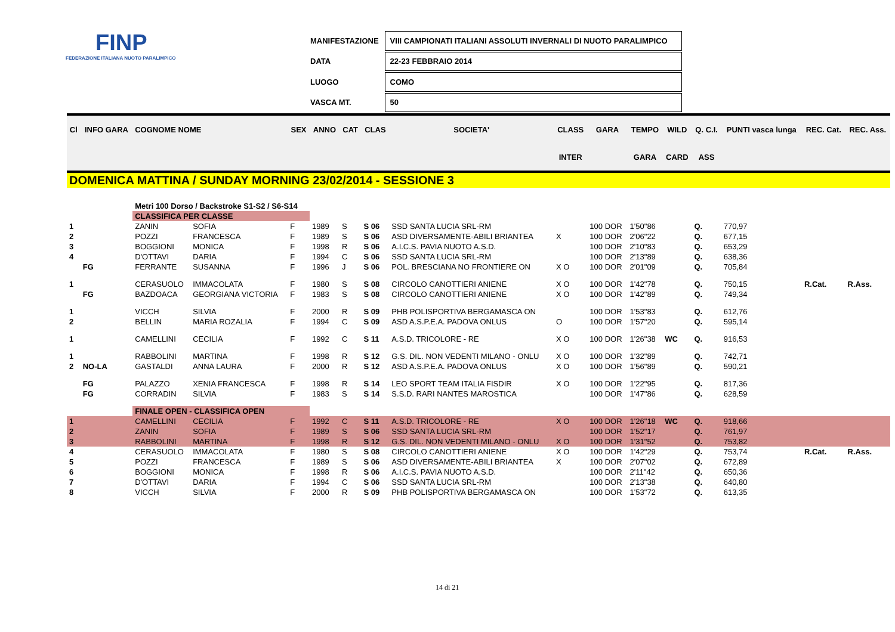FINP
FEDERAZIONE ITALIANA NUOTO PARALIMPICO
| MANIFESTAZIONE | VIII CAMPIONATI ITALIANI ASSOLUTI INVERNALI DI NUOTO PARALIMPICO |
| DATA | 22-23 FEBBRAIO 2014 |
| LUOGO | COMO |
| VASCA MT. | 50 |
| Cl | INFO GARA | COGNOME NOME | | SEX | ANNO | CAT | CLAS | SOCIETA' | CLASS | GARA | TEMPO | WILD | Q. C.I. | PUNTI vasca lunga | REC. Cat. | REC. Ass. |
| --- | --- | --- | --- | --- | --- | --- | --- | --- | --- | --- | --- | --- | --- | --- | --- | --- |
| | | | | | | | | | INTER | | GARA | CARD | ASS | | | |
| DOMENICA MATTINA / SUNDAY MORNING 23/02/2014 - SESSIONE 3 | | | | | | | | | | | | | | | | |
| | | Metri 100 Dorso / Backstroke S1-S2 / S6-S14 | | | | | | | | | | | | | | |
| | | CLASSIFICA PER CLASSE | | | | | | | | | | | | | | |
| 1 | | ZANIN | SOFIA | F | 1989 | S | S 06 | SSD SANTA LUCIA SRL-RM | | 100 DOR | 1'50"86 | | Q. | 770,97 | | |
| 2 | | POZZI | FRANCESCA | F | 1989 | S | S 06 | ASD DIVERSAMENTE-ABILI BRIANTEA | X | 100 DOR | 2'06"22 | | Q. | 677,15 | | |
| 3 | | BOGGIONI | MONICA | F | 1998 | R | S 06 | A.I.C.S. PAVIA NUOTO A.S.D. | | 100 DOR | 2'10"83 | | Q. | 653,29 | | |
| 4 | | D'OTTAVI | DARIA | F | 1994 | C | S 06 | SSD SANTA LUCIA SRL-RM | | 100 DOR | 2'13"89 | | Q. | 638,36 | | |
| | FG | FERRANTE | SUSANNA | F | 1996 | J | S 06 | POL. BRESCIANA NO FRONTIERE ON | X O | 100 DOR | 2'01"09 | | Q. | 705,84 | | |
| 1 | | CERASUOLO | IMMACOLATA | F | 1980 | S | S 08 | CIRCOLO CANOTTIERI ANIENE | X O | 100 DOR | 1'42"78 | | Q. | 750,15 | R.Cat. | R.Ass. |
| | FG | BAZDOACA | GEORGIANA VICTORIA | F | 1983 | S | S 08 | CIRCOLO CANOTTIERI ANIENE | X O | 100 DOR | 1'42"89 | | Q. | 749,34 | | |
| 1 | | VICCH | SILVIA | F | 2000 | R | S 09 | PHB POLISPORTIVA BERGAMASCA ON | | 100 DOR | 1'53"83 | | Q. | 612,76 | | |
| 2 | | BELLIN | MARIA ROZALIA | F | 1994 | C | S 09 | ASD A.S.P.E.A. PADOVA ONLUS | O | 100 DOR | 1'57"20 | | Q. | 595,14 | | |
| 1 | | CAMELLINI | CECILIA | F | 1992 | C | S 11 | A.S.D. TRICOLORE - RE | X O | 100 DOR | 1'26"38 | WC | Q. | 916,53 | | |
| 1 | | RABBOLINI | MARTINA | F | 1998 | R | S 12 | G.S. DIL. NON VEDENTI MILANO - ONLU | X O | 100 DOR | 1'32"89 | | Q. | 742,71 | | |
| 2 | NO-LA | GASTALDI | ANNA LAURA | F | 2000 | R | S 12 | ASD A.S.P.E.A. PADOVA ONLUS | X O | 100 DOR | 1'56"89 | | Q. | 590,21 | | |
| | FG | PALAZZO | XENIA FRANCESCA | F | 1998 | R | S 14 | LEO SPORT TEAM ITALIA FISDIR | X O | 100 DOR | 1'22"95 | | Q. | 817,36 | | |
| | FG | CORRADIN | SILVIA | F | 1983 | S | S 14 | S.S.D. RARI NANTES MAROSTICA | | 100 DOR | 1'47"86 | | Q. | 628,59 | | |
| | | FINALE OPEN - CLASSIFICA OPEN | | | | | | | | | | | | | | |
| 1 | | CAMELLINI | CECILIA | F | 1992 | C | S 11 | A.S.D. TRICOLORE - RE | X O | 100 DOR | 1'26"18 | WC | Q. | 918,66 | | |
| 2 | | ZANIN | SOFIA | F | 1989 | S | S 06 | SSD SANTA LUCIA SRL-RM | | 100 DOR | 1'52"17 | | Q. | 761,97 | | |
| 3 | | RABBOLINI | MARTINA | F | 1998 | R | S 12 | G.S. DIL. NON VEDENTI MILANO - ONLU | X O | 100 DOR | 1'31"52 | | Q. | 753,82 | | |
| 4 | | CERASUOLO | IMMACOLATA | F | 1980 | S | S 08 | CIRCOLO CANOTTIERI ANIENE | X O | 100 DOR | 1'42"29 | | Q. | 753,74 | R.Cat. | R.Ass. |
| 5 | | POZZI | FRANCESCA | F | 1989 | S | S 06 | ASD DIVERSAMENTE-ABILI BRIANTEA | X | 100 DOR | 2'07"02 | | Q. | 672,89 | | |
| 6 | | BOGGIONI | MONICA | F | 1998 | R | S 06 | A.I.C.S. PAVIA NUOTO A.S.D. | | 100 DOR | 2'11"42 | | Q. | 650,36 | | |
| 7 | | D'OTTAVI | DARIA | F | 1994 | C | S 06 | SSD SANTA LUCIA SRL-RM | | 100 DOR | 2'13"38 | | Q. | 640,80 | | |
| 8 | | VICCH | SILVIA | F | 2000 | R | S 09 | PHB POLISPORTIVA BERGAMASCA ON | | 100 DOR | 1'53"72 | | Q. | 613,35 | | |
14 di 21